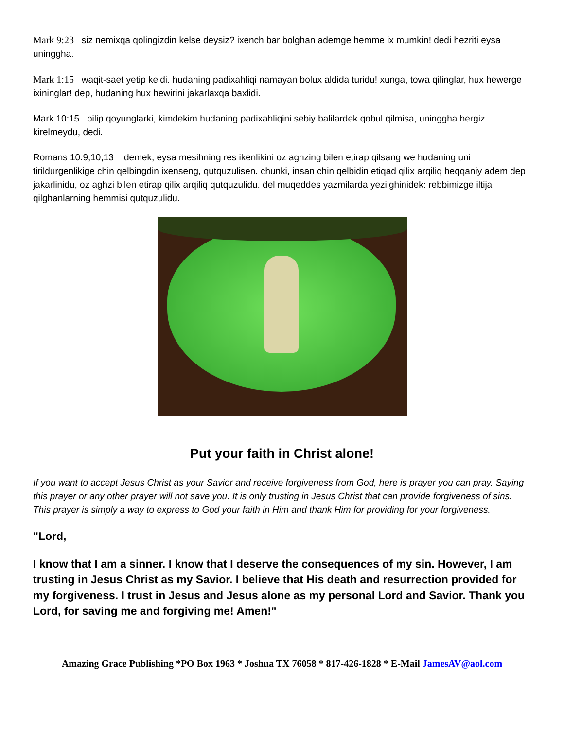Mark 9:23 siz nemixqa qolingizdin kelse deysiz? ixench bar bolghan ademge hemme ix mumkin! dedi hezriti eysa uninggha.
Mark 1:15 waqit-saet yetip keldi. hudaning padixahliqi namayan bolux aldida turidu! xunga, towa qilinglar, hux hewerge ixininglar! dep, hudaning hux hewirini jakarlaxqa baxlidi.
Mark 10:15 bilip qoyunglarki, kimdekim hudaning padixahliqini sebiy balilardek qobul qilmisa, uninggha hergiz kirelmeydu, dedi.
Romans 10:9,10,13 demek, eysa mesihning res ikenlikini oz aghzing bilen etirap qilsang we hudaning uni tirildurgenlikige chin qelbingdin ixenseng, qutquzulisen. chunki, insan chin qelbidin etiqad qilix arqiliq heqqaniy adem dep jakarlinidu, oz aghzi bilen etirap qilix arqiliq qutquzulidu. del muqeddes yazmilarda yezilghinidek: rebbimizge iltija qilghanlarning hemmisi qutquzulidu.
Put your faith in Christ alone!
If you want to accept Jesus Christ as your Savior and receive forgiveness from God, here is prayer you can pray. Saying this prayer or any other prayer will not save you. It is only trusting in Jesus Christ that can provide forgiveness of sins. This prayer is simply a way to express to God your faith in Him and thank Him for providing for your forgiveness.
"Lord,
I know that I am a sinner. I know that I deserve the consequences of my sin. However, I am trusting in Jesus Christ as my Savior. I believe that His death and resurrection provided for my forgiveness. I trust in Jesus and Jesus alone as my personal Lord and Savior. Thank you Lord, for saving me and forgiving me! Amen!"
Amazing Grace Publishing *PO Box 1963 * Joshua TX 76058 * 817-426-1828 * E-Mail JamesAV@aol.com